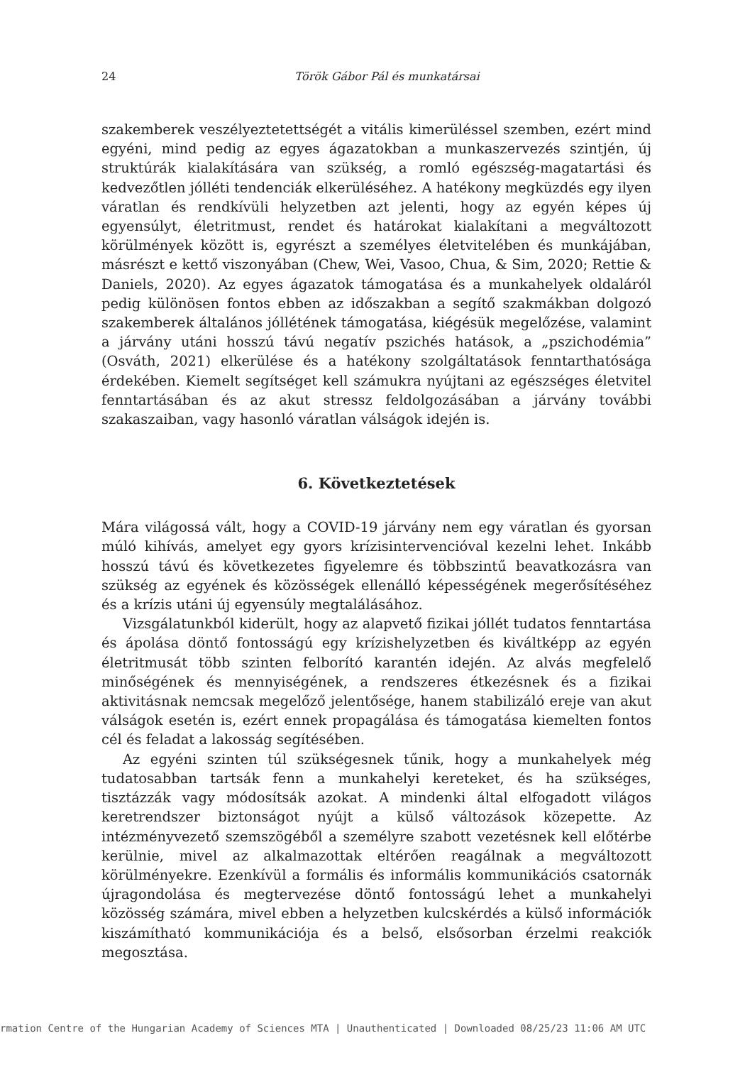24 Török Gábor Pál és munkatársai
szakemberek veszélyeztetettségét a vitális kimerüléssel szemben, ezért mind egyéni, mind pedig az egyes ágazatokban a munkaszervezés szintjén, új struktúrák kialakítására van szükség, a romló egészség-magatartási és kedvezőtlen jólléti tendenciák elkerüléséhez. A hatékony megküzdés egy ilyen váratlan és rendkívüli helyzetben azt jelenti, hogy az egyén képes új egyensúlyt, életritmust, rendet és határokat kialakítani a megváltozott körülmények között is, egyrészt a személyes életvitelében és munkájában, másrészt e kettő viszonyában (Chew, Wei, Vasoo, Chua, & Sim, 2020; Rettie & Daniels, 2020). Az egyes ágazatok támogatása és a munkahelyek oldaláról pedig különösen fontos ebben az időszakban a segítő szakmákban dolgozó szakemberek általános jóllétének támogatása, kiégésük megelőzése, valamint a járvány utáni hosszú távú negatív pszichés hatások, a „pszichodémia” (Osváth, 2021) elkerülése és a hatékony szolgáltatások fenntarthatósága érdekében. Kiemelt segítséget kell számukra nyújtani az egészséges életvitel fenntartásában és az akut stressz feldolgozásában a járvány további szakaszaiban, vagy hasonló váratlan válságok idején is.
6. Következtetések
Mára világossá vált, hogy a COVID-19 járvány nem egy váratlan és gyorsan múló kihívás, amelyet egy gyors krízisintervencióval kezelni lehet. Inkább hosszú távú és következetes figyelemre és többszintű beavatkozásra van szükség az egyének és közösségek ellenálló képességének megerősítéséhez és a krízis utáni új egyensúly megtalálásához.
Vizsgálatunkból kiderült, hogy az alapvető fizikai jóllét tudatos fenntartása és ápolása döntő fontosságú egy krízishelyzetben és kiváltképp az egyén életritmusát több szinten felborító karantén idején. Az alvás megfelelő minőségének és mennyiségének, a rendszeres étkezésnek és a fizikai aktivitásnak nemcsak megelőző jelentősége, hanem stabilizáló ereje van akut válságok esetén is, ezért ennek propagálása és támogatása kiemelten fontos cél és feladat a lakosság segítésében.
Az egyéni szinten túl szükségesnek tűnik, hogy a munkahelyek még tudatosabban tartsák fenn a munkahelyi kereteket, és ha szükséges, tisztázzák vagy módosítsák azokat. A mindenki által elfogadott világos keretrendszer biztonságot nyújt a külső változások közepette. Az intézményvezető szemszögéből a személyre szabott vezetésnek kell előtérbe kerülnie, mivel az alkalmazottak eltérően reagálnak a megváltozott körülményekre. Ezenkívül a formális és informális kommunikációs csatornák újragondolása és megtervezése döntő fontosságú lehet a munkahelyi közösség számára, mivel ebben a helyzetben kulcskérdés a külső információk kiszámítható kommunikációja és a belső, elsősorban érzelmi reakciók megosztása.
rmation Centre of the Hungarian Academy of Sciences MTA | Unauthenticated | Downloaded 08/25/23 11:06 AM UTC